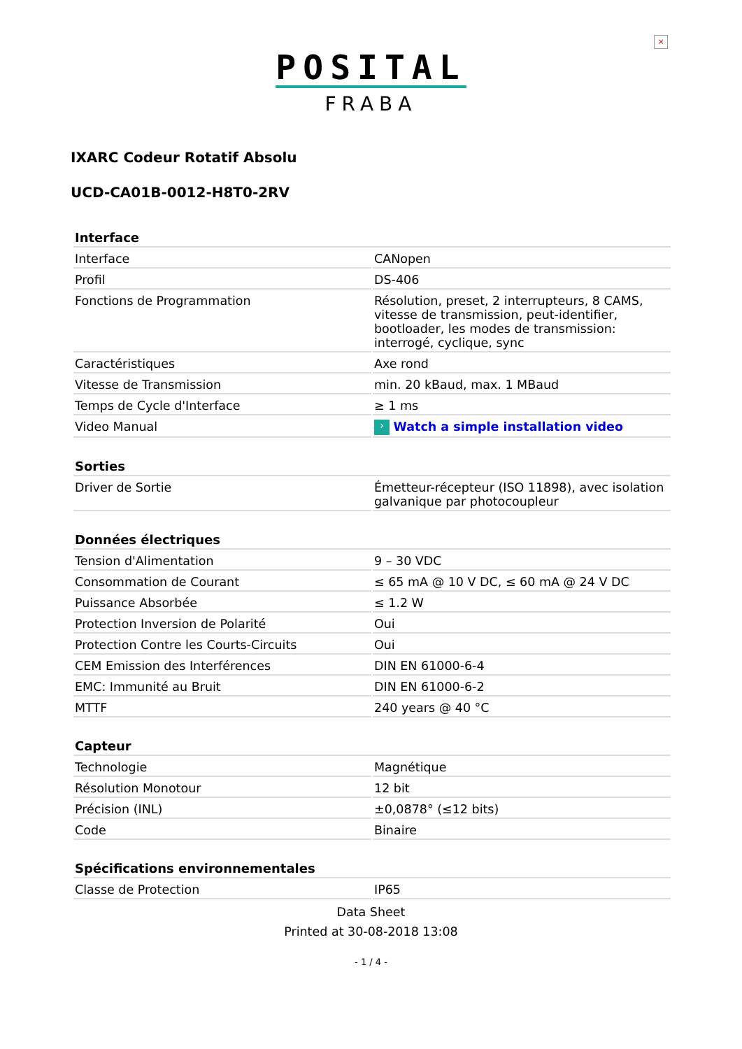×
POSITAL
FRABA
IXARC Codeur Rotatif Absolu
UCD-CA01B-0012-H8T0-2RV
| Interface | |
| --- | --- |
| Interface | CANopen |
| Profil | DS-406 |
| Fonctions de Programmation | Résolution, preset, 2 interrupteurs, 8 CAMS, vitesse de transmission, peut-identifier, bootloader, les modes de transmission: interrogé, cyclique, sync |
| Caractéristiques | Axe rond |
| Vitesse de Transmission | min. 20 kBaud, max. 1 MBaud |
| Temps de Cycle d'Interface | ≥ 1 ms |
| Video Manual | › Watch a simple installation video |
| Sorties | |
| Driver de Sortie | Émetteur-récepteur (ISO 11898), avec isolation galvanique par photocoupleur |
| Données électriques | |
| Tension d'Alimentation | 9 – 30 VDC |
| Consommation de Courant | ≤ 65 mA @ 10 V DC, ≤ 60 mA @ 24 V DC |
| Puissance Absorbée | ≤ 1.2 W |
| Protection Inversion de Polarité | Oui |
| Protection Contre les Courts-Circuits | Oui |
| CEM Emission des Interférences | DIN EN 61000-6-4 |
| EMC: Immunité au Bruit | DIN EN 61000-6-2 |
| MTTF | 240 years @ 40 °C |
| Capteur | |
| Technologie | Magnétique |
| Résolution Monotour | 12 bit |
| Précision (INL) | ±0,0878° (≤12 bits) |
| Code | Binaire |
| Spécifications environnementales | |
| Classe de Protection | IP65 |
Data Sheet
Printed at 30-08-2018 13:08
- 1 / 4 -